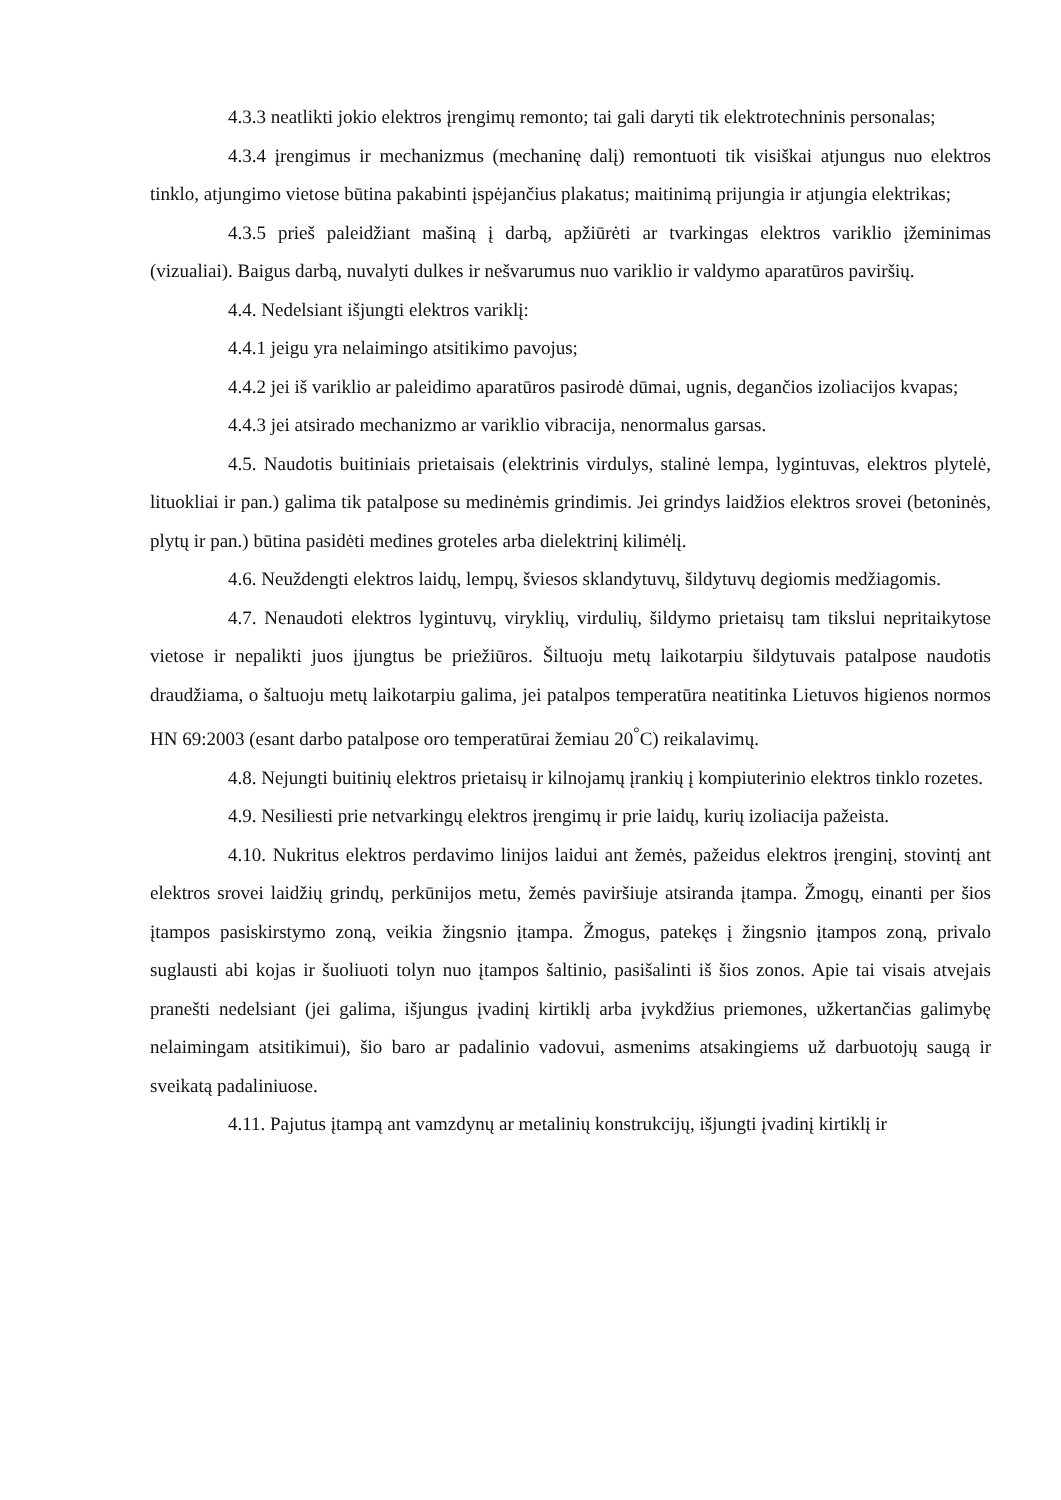4.3.3 neatlikti jokio elektros įrengimų remonto; tai gali daryti tik elektrotechninis personalas;
4.3.4 įrengimus ir mechanizmus (mechaninę dalį) remontuoti tik visiškai atjungus nuo elektros tinklo, atjungimo vietose būtina pakabinti įspėjančius plakatus; maitinimą prijungia ir atjungia elektrikas;
4.3.5 prieš paleidžiant mašiną į darbą, apžiūrėti ar tvarkingas elektros variklio įžeminimas (vizualiai). Baigus darbą, nuvalyti dulkes ir nešvarumus nuo variklio ir valdymo aparatūros paviršių.
4.4. Nedelsiant išjungti elektros variklį:
4.4.1 jeigu yra nelaimingo atsitikimo pavojus;
4.4.2 jei iš variklio ar paleidimo aparatūros pasirodė dūmai, ugnis, degančios izoliacijos kvapas;
4.4.3 jei atsirado mechanizmo ar variklio vibracija, nenormalus garsas.
4.5. Naudotis buitiniais prietaisais (elektrinis virdulys, stalinė lempa, lygintuvas, elektros plytelė, lituokliai ir pan.) galima tik patalpose su medinėmis grindimis. Jei grindys laidžios elektros srovei (betoninės, plytų ir pan.) būtina pasidėti medines groteles arba dielektrinį kilimėlį.
4.6. Neuždengti elektros laidų, lempų, šviesos sklandytuvų, šildytuvų degiomis medžiagomis.
4.7. Nenaudoti elektros lygintuvų, viryklių, virdulių, šildymo prietaisų tam tikslui nepritaikytose vietose ir nepalikti juos įjungtus be priežiūros. Šiltuoju metų laikotarpiu šildytuvais patalpose naudotis draudžiama, o šaltuoju metų laikotarpiu galima, jei patalpos temperatūra neatitinka Lietuvos higienos normos HN 69:2003 (esant darbo patalpose oro temperatūrai žemiau 20<sup>°</sup>C) reikalavimų.
4.8. Nejungti buitinių elektros prietaisų ir kilnojamų įrankių į kompiuterinio elektros tinklo rozetes.
4.9. Nesiliesti prie netvarkingų elektros įrengimų ir prie laidų, kurių izoliacija pažeista.
4.10. Nukritus elektros perdavimo linijos laidui ant žemės, pažeidus elektros įrenginį, stovintį ant elektros srovei laidžių grindų, perkūnijos metu, žemės paviršiuje atsiranda įtampa. Žmogų, einanti per šios įtampos pasiskirstymo zoną, veikia žingsnio įtampa. Žmogus, patekęs į žingsnio įtampos zoną, privalo suglausti abi kojas ir šuoliuoti tolyn nuo įtampos šaltinio, pasišalinti iš šios zonos. Apie tai visais atvejais pranešti nedelsiant (jei galima, išjungus įvadinį kirtiklį arba įvykdžius priemones, užkertančias galimybę nelaimingam atsitikimui), šio baro ar padalinio vadovui, asmenims atsakingiems už darbuotojų saugą ir sveikatą padaliniuose.
4.11. Pajutus įtampą ant vamzdynų ar metalinių konstrukcijų, išjungti įvadinį kirtiklį ir